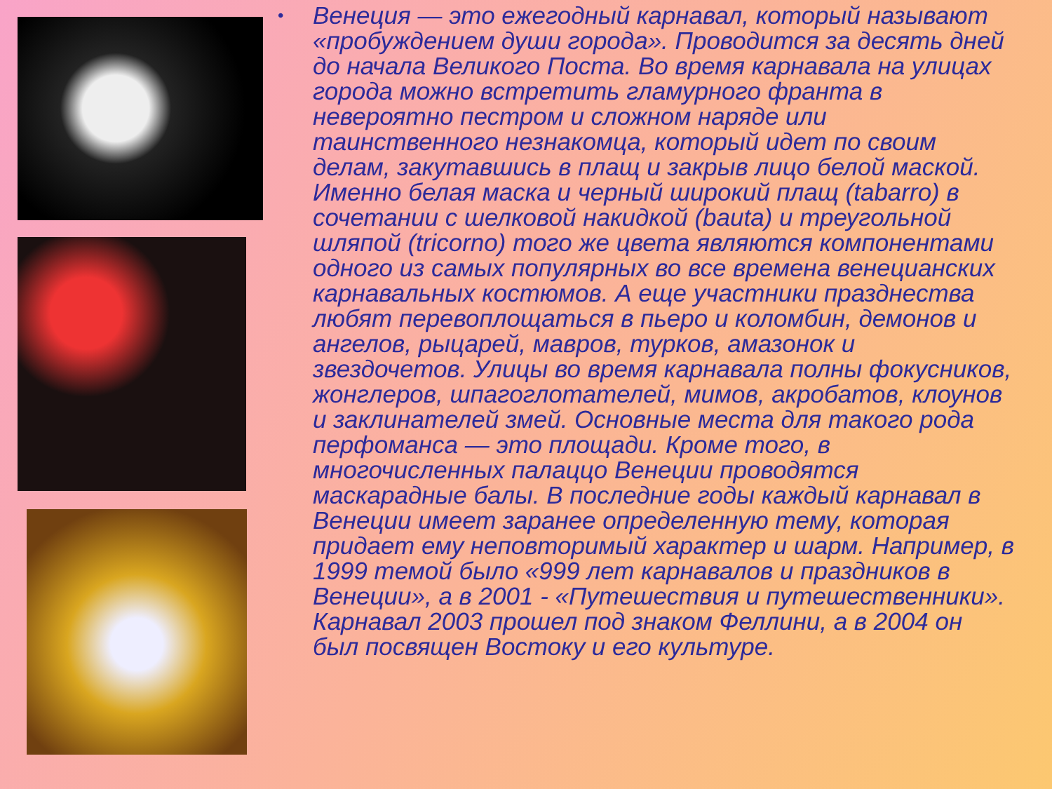•
Венеция — это ежегодный карнавал, который называют «пробуждением души города». Проводится за десять дней до начала Великого Поста. Во время карнавала на улицах города можно встретить гламурного франта в невероятно пестром и сложном наряде или таинственного незнакомца, который идет по своим делам, закутавшись в плащ и закрыв лицо белой маской. Именно белая маска и черный широкий плащ (tabarro) в сочетании с шелковой накидкой (bauta) и треугольной шляпой (tricorno) того же цвета являются компонентами одного из самых популярных во все времена венецианских карнавальных костюмов. А еще участники празднества любят перевоплощаться в пьеро и коломбин, демонов и ангелов, рыцарей, мавров, турков, амазонок и звездочетов. Улицы во время карнавала полны фокусников, жонглеров, шпагоглотателей, мимов, акробатов, клоунов и заклинателей змей. Основные места для такого рода перфоманса — это площади. Кроме того, в многочисленных палаццо Венеции проводятся маскарадные балы. В последние годы каждый карнавал в Венеции имеет заранее определенную тему, которая придает ему неповторимый характер и шарм. Например, в 1999 темой было «999 лет карнавалов и праздников в Венеции», а в 2001 - «Путешествия и путешественники». Карнавал 2003 прошел под знаком Феллини, а в 2004 он был посвящен Востоку и его культуре.